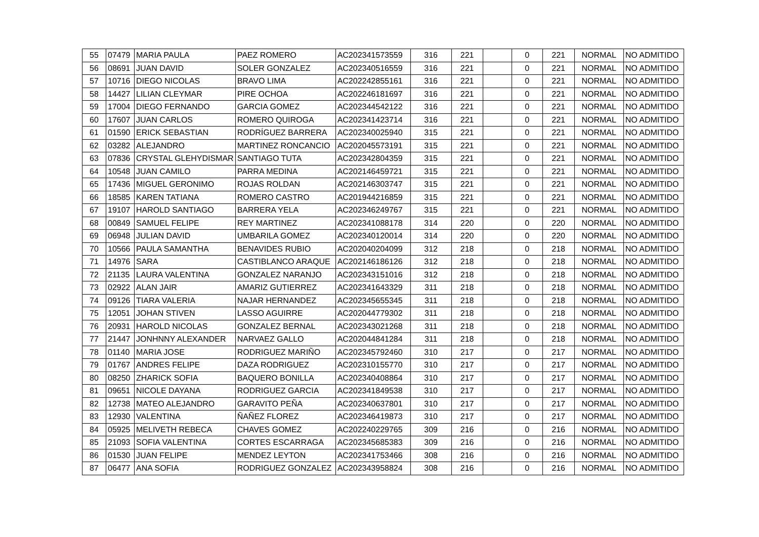| 55 | 07479 | MARIA PAULA | PAEZ ROMERO | AC202341573559 | 316 | 221 | | 0 | 221 | NORMAL | NO ADMITIDO |
| 56 | 08691 | JUAN DAVID | SOLER GONZALEZ | AC202340516559 | 316 | 221 | | 0 | 221 | NORMAL | NO ADMITIDO |
| 57 | 10716 | DIEGO NICOLAS | BRAVO LIMA | AC202242855161 | 316 | 221 | | 0 | 221 | NORMAL | NO ADMITIDO |
| 58 | 14427 | LILIAN CLEYMAR | PIRE OCHOA | AC202246181697 | 316 | 221 | | 0 | 221 | NORMAL | NO ADMITIDO |
| 59 | 17004 | DIEGO FERNANDO | GARCIA GOMEZ | AC202344542122 | 316 | 221 | | 0 | 221 | NORMAL | NO ADMITIDO |
| 60 | 17607 | JUAN CARLOS | ROMERO QUIROGA | AC202341423714 | 316 | 221 | | 0 | 221 | NORMAL | NO ADMITIDO |
| 61 | 01590 | ERICK SEBASTIAN | RODRÍGUEZ BARRERA | AC202340025940 | 315 | 221 | | 0 | 221 | NORMAL | NO ADMITIDO |
| 62 | 03282 | ALEJANDRO | MARTINEZ RONCANCIO | AC202045573191 | 315 | 221 | | 0 | 221 | NORMAL | NO ADMITIDO |
| 63 | 07836 | CRYSTAL GLEHYDISMAR | SANTIAGO TUTA | AC202342804359 | 315 | 221 | | 0 | 221 | NORMAL | NO ADMITIDO |
| 64 | 10548 | JUAN CAMILO | PARRA MEDINA | AC202146459721 | 315 | 221 | | 0 | 221 | NORMAL | NO ADMITIDO |
| 65 | 17436 | MIGUEL GERONIMO | ROJAS ROLDAN | AC202146303747 | 315 | 221 | | 0 | 221 | NORMAL | NO ADMITIDO |
| 66 | 18585 | KAREN TATIANA | ROMERO CASTRO | AC201944216859 | 315 | 221 | | 0 | 221 | NORMAL | NO ADMITIDO |
| 67 | 19107 | HAROLD SANTIAGO | BARRERA YELA | AC202346249767 | 315 | 221 | | 0 | 221 | NORMAL | NO ADMITIDO |
| 68 | 00849 | SAMUEL FELIPE | REY MARTINEZ | AC202341088178 | 314 | 220 | | 0 | 220 | NORMAL | NO ADMITIDO |
| 69 | 06948 | JULIAN DAVID | UMBARILA GOMEZ | AC202340120014 | 314 | 220 | | 0 | 220 | NORMAL | NO ADMITIDO |
| 70 | 10566 | PAULA SAMANTHA | BENAVIDES RUBIO | AC202040204099 | 312 | 218 | | 0 | 218 | NORMAL | NO ADMITIDO |
| 71 | 14976 | SARA | CASTIBLANCO ARAQUE | AC202146186126 | 312 | 218 | | 0 | 218 | NORMAL | NO ADMITIDO |
| 72 | 21135 | LAURA VALENTINA | GONZALEZ NARANJO | AC202343151016 | 312 | 218 | | 0 | 218 | NORMAL | NO ADMITIDO |
| 73 | 02922 | ALAN JAIR | AMARIZ GUTIERREZ | AC202341643329 | 311 | 218 | | 0 | 218 | NORMAL | NO ADMITIDO |
| 74 | 09126 | TIARA VALERIA | NAJAR HERNANDEZ | AC202345655345 | 311 | 218 | | 0 | 218 | NORMAL | NO ADMITIDO |
| 75 | 12051 | JOHAN STIVEN | LASSO AGUIRRE | AC202044779302 | 311 | 218 | | 0 | 218 | NORMAL | NO ADMITIDO |
| 76 | 20931 | HAROLD NICOLAS | GONZALEZ BERNAL | AC202343021268 | 311 | 218 | | 0 | 218 | NORMAL | NO ADMITIDO |
| 77 | 21447 | JONHNNY ALEXANDER | NARVAEZ GALLO | AC202044841284 | 311 | 218 | | 0 | 218 | NORMAL | NO ADMITIDO |
| 78 | 01140 | MARIA JOSE | RODRIGUEZ MARIÑO | AC202345792460 | 310 | 217 | | 0 | 217 | NORMAL | NO ADMITIDO |
| 79 | 01767 | ANDRES FELIPE | DAZA RODRIGUEZ | AC202310155770 | 310 | 217 | | 0 | 217 | NORMAL | NO ADMITIDO |
| 80 | 08250 | ZHARICK SOFIA | BAQUERO BONILLA | AC202340408864 | 310 | 217 | | 0 | 217 | NORMAL | NO ADMITIDO |
| 81 | 09651 | NICOLE DAYANA | RODRIGUEZ GARCIA | AC202341849538 | 310 | 217 | | 0 | 217 | NORMAL | NO ADMITIDO |
| 82 | 12738 | MATEO ALEJANDRO | GARAVITO PEÑA | AC202340637801 | 310 | 217 | | 0 | 217 | NORMAL | NO ADMITIDO |
| 83 | 12930 | VALENTINA | ÑAÑEZ FLOREZ | AC202346419873 | 310 | 217 | | 0 | 217 | NORMAL | NO ADMITIDO |
| 84 | 05925 | MELIVETH REBECA | CHAVES GOMEZ | AC202240229765 | 309 | 216 | | 0 | 216 | NORMAL | NO ADMITIDO |
| 85 | 21093 | SOFIA VALENTINA | CORTES ESCARRAGA | AC202345685383 | 309 | 216 | | 0 | 216 | NORMAL | NO ADMITIDO |
| 86 | 01530 | JUAN FELIPE | MENDEZ LEYTON | AC202341753466 | 308 | 216 | | 0 | 216 | NORMAL | NO ADMITIDO |
| 87 | 06477 | ANA SOFIA | RODRIGUEZ GONZALEZ | AC202343958824 | 308 | 216 | | 0 | 216 | NORMAL | NO ADMITIDO |